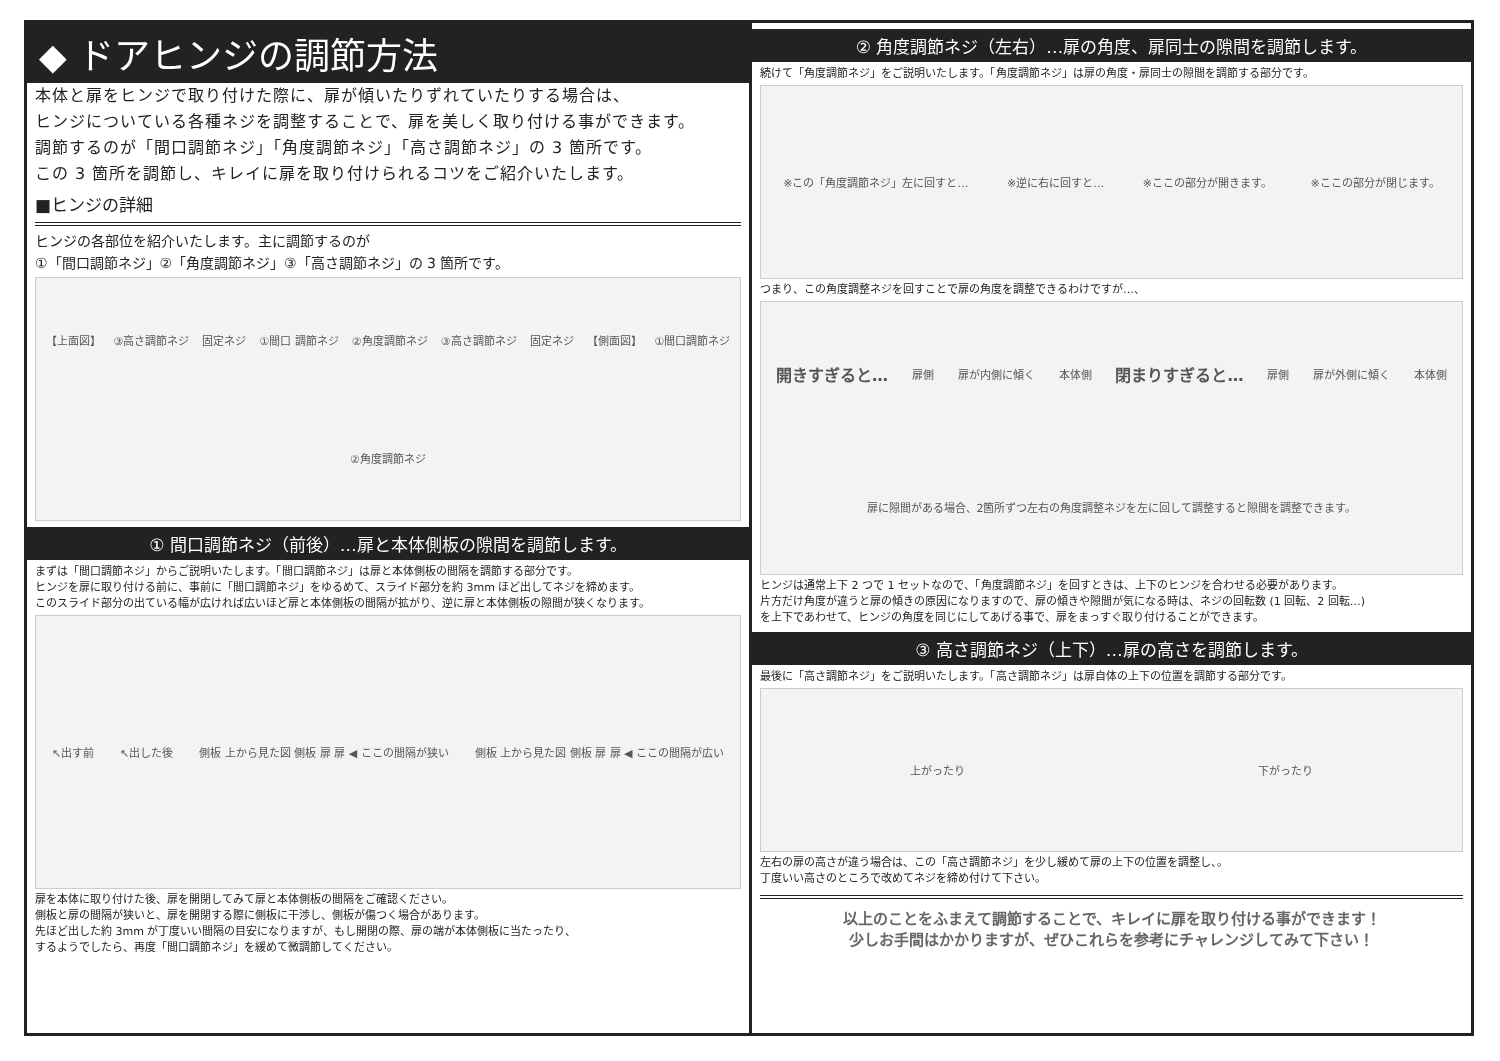◆ ドアヒンジの調節方法
本体と扉をヒンジで取り付けた際に、扉が傾いたりずれていたりする場合は、
ヒンジについている各種ネジを調整することで、扉を美しく取り付ける事ができます。
調節するのが「間口調節ネジ」「角度調節ネジ」「高さ調節ネジ」の 3 箇所です。
この 3 箇所を調節し、キレイに扉を取り付けられるコツをご紹介いたします。
■ヒンジの詳細
ヒンジの各部位を紹介いたします。主に調節するのが
①「間口調節ネジ」②「角度調節ネジ」③「高さ調節ネジ」の 3 箇所です。
【上面図】 ③高さ調節ネジ 固定ネジ ①間口 調節ネジ ②角度調節ネジ ③高さ調節ネジ 固定ネジ 【側面図】 ①間口調節ネジ ②角度調節ネジ
① 間口調節ネジ（前後）…扉と本体側板の隙間を調節します。
まずは「間口調節ネジ」からご説明いたします。「間口調節ネジ」は扉と本体側板の間隔を調節する部分です。
ヒンジを扉に取り付ける前に、事前に「間口調節ネジ」をゆるめて、スライド部分を約 3mm ほど出してネジを締めます。
このスライド部分の出ている幅が広ければ広いほど扉と本体側板の間隔が拡がり、逆に扉と本体側板の隙間が狭くなります。
↖出す前 ↖出した後 側板 上から見た図 側板 扉 扉 ◀ ここの間隔が狭い 側板 上から見た図 側板 扉 扉 ◀ ここの間隔が広い
扉を本体に取り付けた後、扉を開閉してみて扉と本体側板の間隔をご確認ください。
側板と扉の間隔が狭いと、扉を開閉する際に側板に干渉し、側板が傷つく場合があります。
先ほど出した約 3mm が丁度いい間隔の目安になりますが、もし開閉の際、扉の端が本体側板に当たったり、
するようでしたら、再度「間口調節ネジ」を緩めて微調節してください。
② 角度調節ネジ（左右）…扉の角度、扉同士の隙間を調節します。
続けて「角度調節ネジ」をご説明いたします。「角度調節ネジ」は扉の角度・扉同士の隙間を調節する部分です。
※この「角度調節ネジ」左に回すと… ※逆に右に回すと… ※ここの部分が開きます。 ※ここの部分が閉じます。
つまり、この角度調整ネジを回すことで扉の角度を調整できるわけですが…、
開きすぎると… 扉側 扉が内側に傾く 本体側 閉まりすぎると… 扉側 扉が外側に傾く 本体側 扉に隙間がある場合、2箇所ずつ左右の角度調整ネジを左に回して調整すると隙間を調整できます。
ヒンジは通常上下 2 つで 1 セットなので、「角度調節ネジ」を回すときは、上下のヒンジを合わせる必要があります。
片方だけ角度が違うと扉の傾きの原因になりますので、扉の傾きや隙間が気になる時は、ネジの回転数 (1 回転、2 回転…)
を上下であわせて、ヒンジの角度を同じにしてあげる事で、扉をまっすぐ取り付けることができます。
③ 高さ調節ネジ（上下）…扉の高さを調節します。
最後に「高さ調節ネジ」をご説明いたします。「高さ調節ネジ」は扉自体の上下の位置を調節する部分です。
上がったり 下がったり
左右の扉の高さが違う場合は、この「高さ調節ネジ」を少し緩めて扉の上下の位置を調整し、。
丁度いい高さのところで改めてネジを締め付けて下さい。
以上のことをふまえて調節することで、キレイに扉を取り付ける事ができます！
少しお手間はかかりますが、ぜひこれらを参考にチャレンジしてみて下さい！